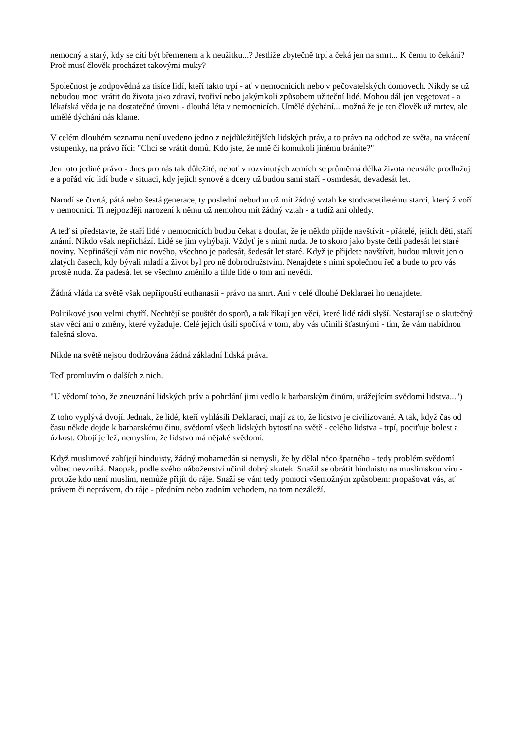nemocný a starý, kdy se cítí být břemenem a k neužitku...? Jestliže zbytečně trpí a čeká jen na smrt... K čemu to čekání? Proč musí člověk procházet takovými muky?
Společnost je zodpovědná za tisíce lidí, kteří takto trpí - ať v nemocnicích nebo v pečovatelských domovech. Nikdy se už nebudou moci vrátit do života jako zdraví, tvořiví nebo jakýmkoli způsobem užiteční lidé. Mohou dál jen vegetovat - a lékařská věda je na dostatečné úrovni - dlouhá léta v nemocnicích. Umělé dýchání... možná že je ten člověk už mrtev, ale umělé dýchání nás klame.
V celém dlouhém seznamu není uvedeno jedno z nejdůležitějších lidských práv, a to právo na odchod ze světa, na vrácení vstupenky, na právo říci: "Chci se vrátit domů. Kdo jste, že mně či komukoli jinému bráníte?"
Jen toto jediné právo - dnes pro nás tak důležité, neboť v rozvinutých zemích se průměrná délka života neustále prodlužuj e a pořád víc lidí bude v situaci, kdy jejich synové a dcery už budou sami staří - osmdesát, devadesát let.
Narodí se čtvrtá, pátá nebo šestá generace, ty poslední nebudou už mít žádný vztah ke stodvacetiletému starci, který živoří v nemocnici. Ti nejpozději narození k němu už nemohou mít žádný vztah - a tudíž ani ohledy.
A teď si představte, že staří lidé v nemocnicích budou čekat a doufat, že je někdo přijde navštívit - přátelé, jejich děti, staří známí. Nikdo však nepřichází. Lidé se jim vyhýbají. Vždyť je s nimi nuda. Je to skoro jako byste četli padesát let staré noviny. Nepřinášejí vám nic nového, všechno je padesát, šedesát let staré. Když je přijdete navštívit, budou mluvit jen o zlatých časech, kdy bývali mladí a život byl pro ně dobrodružstvím. Nenajdete s nimi společnou řeč a bude to pro vás prostě nuda. Za padesát let se všechno změnilo a tihle lidé o tom ani nevědí.
Žádná vláda na světě však nepřipouští euthanasii - právo na smrt. Ani v celé dlouhé Deklaraei ho nenajdete.
Politikové jsou velmi chytří. Nechtějí se pouštět do sporů, a tak říkají jen věci, které lidé rádi slyší. Nestarají se o skutečný stav věcí ani o změny, které vyžaduje. Celé jejich úsilí spočívá v tom, aby vás učinili šťastnými - tím, že vám nabídnou falešná slova.
Nikde na světě nejsou dodržována žádná základní lidská práva.
Teď promluvím o dalších z nich.
"U vědomí toho, že zneuznání lidských práv a pohrdání jimi vedlo k barbarským činům, urážejícím svědomí lidstva...")
Z toho vyplývá dvojí. Jednak, že lidé, kteří vyhlásili Deklaraci, mají za to, že lidstvo je civilizované. A tak, když čas od času někde dojde k barbarskému činu, svědomí všech lidských bytostí na světě - celého lidstva - trpí, pociťuje bolest a úzkost. Obojí je lež, nemyslím, že lidstvo má nějaké svědomí.
Když muslimové zabíjejí hinduisty, žádný mohamedán si nemysli, že by dělal něco špatného - tedy problém svědomí vůbec nevzniká. Naopak, podle svého náboženství učinil dobrý skutek. Snažil se obrátit hinduistu na muslimskou víru - protože kdo není muslim, nemůže přijít do ráje. Snaží se vám tedy pomoci všemožným způsobem: propašovat vás, ať právem či neprávem, do ráje - předním nebo zadním vchodem, na tom nezáleží.